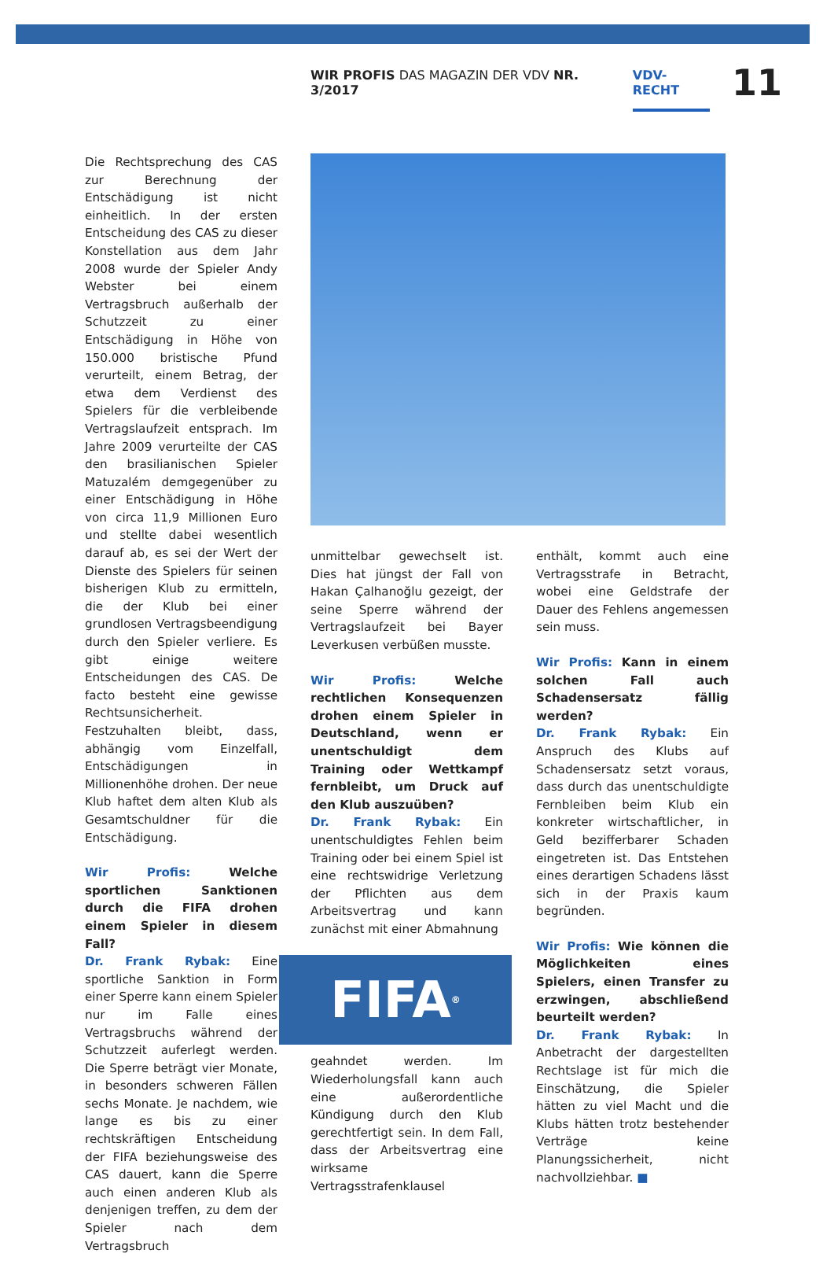WIR PROFIS DAS MAGAZIN DER VDV NR. 3/2017 VDV-RECHT 11
Die Rechtsprechung des CAS zur Berechnung der Entschädigung ist nicht einheitlich. In der ersten Entscheidung des CAS zu dieser Konstellation aus dem Jahr 2008 wurde der Spieler Andy Webster bei einem Vertragsbruch außerhalb der Schutzzeit zu einer Entschädigung in Höhe von 150.000 bristische Pfund verurteilt, einem Betrag, der etwa dem Verdienst des Spielers für die verbleibende Vertragslaufzeit entsprach. Im Jahre 2009 verurteilte der CAS den brasilianischen Spieler Matuzalém demgegenüber zu einer Entschädigung in Höhe von circa 11,9 Millionen Euro und stellte dabei wesentlich darauf ab, es sei der Wert der Dienste des Spielers für seinen bisherigen Klub zu ermitteln, die der Klub bei einer grundlosen Vertragsbeendigung durch den Spieler verliere. Es gibt einige weitere Entscheidungen des CAS. De facto besteht eine gewisse Rechtsunsicherheit. Festzuhalten bleibt, dass, abhängig vom Einzelfall, Entschädigungen in Millionenhöhe drohen. Der neue Klub haftet dem alten Klub als Gesamtschuldner für die Entschädigung.
Wir Profis: Welche sportlichen Sanktionen durch die FIFA drohen einem Spieler in diesem Fall?
Dr. Frank Rybak: Eine sportliche Sanktion in Form einer Sperre kann einem Spieler nur im Falle eines Vertragsbruchs während der Schutzzeit auferlegt werden. Die Sperre beträgt vier Monate, in besonders schweren Fällen sechs Monate. Je nachdem, wie lange es bis zu einer rechtskräftigen Entscheidung der FIFA beziehungsweise des CAS dauert, kann die Sperre auch einen anderen Klub als denjenigen treffen, zu dem der Spieler nach dem Vertragsbruch
unmittelbar gewechselt ist. Dies hat jüngst der Fall von Hakan Çalhanoğlu gezeigt, der seine Sperre während der Vertragslaufzeit bei Bayer Leverkusen verbüßen musste.
Wir Profis: Welche rechtlichen Konsequenzen drohen einem Spieler in Deutschland, wenn er unentschuldigt dem Training oder Wettkampf fernbleibt, um Druck auf den Klub auszuüben?
Dr. Frank Rybak: Ein unentschuldigtes Fehlen beim Training oder bei einem Spiel ist eine rechtswidrige Verletzung der Pflichten aus dem Arbeitsvertrag und kann zunächst mit einer Abmahnung
FIFA<sup>®</sup>
geahndet werden. Im Wiederholungsfall kann auch eine außerordentliche Kündigung durch den Klub gerechtfertigt sein. In dem Fall, dass der Arbeitsvertrag eine wirksame Vertragsstrafenklausel
enthält, kommt auch eine Vertragsstrafe in Betracht, wobei eine Geldstrafe der Dauer des Fehlens angemessen sein muss.
Wir Profis: Kann in einem solchen Fall auch Schadensersatz fällig werden?
Dr. Frank Rybak: Ein Anspruch des Klubs auf Schadensersatz setzt voraus, dass durch das unentschuldigte Fernbleiben beim Klub ein konkreter wirtschaftlicher, in Geld bezifferbarer Schaden eingetreten ist. Das Entstehen eines derartigen Schadens lässt sich in der Praxis kaum begründen.
Wir Profis: Wie können die Möglichkeiten eines Spielers, einen Transfer zu erzwingen, abschließend beurteilt werden?
Dr. Frank Rybak: In Anbetracht der dargestellten Rechtslage ist für mich die Einschätzung, die Spieler hätten zu viel Macht und die Klubs hätten trotz bestehender Verträge keine Planungssicherheit, nicht nachvollziehbar. ■